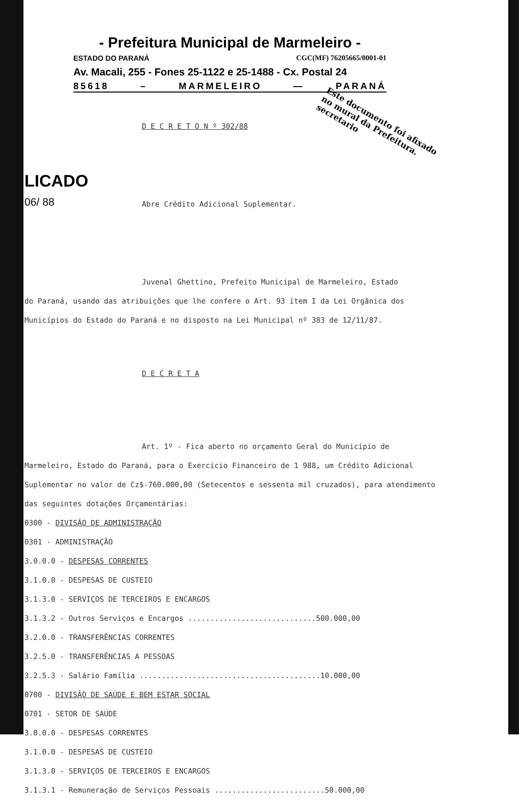- Prefeitura Municipal de Marmeleiro -
ESTADO DO PARANÁ CGC(MF) 76205665/0001-01
Av. Macali, 255 - Fones 25-1122 e 25-1488 - Cx. Postal 24
85618 – MARMELEIRO — PARANÁ
LICADO
06/ 88
Este documento foi afixado no mural da Prefeitura. secretario
D E C R E T O N º 302/88
Abre Crédito Adicional Suplementar.
Juvenal Ghettino, Prefeito Municipal de Marmeleiro, Estado
do Paraná, usando das atribuições que lhe confere o Art. 93 ítem I da Lei Orgânica dos Municípios do Estado do Paraná e no disposto na Lei Municipal nº 383 de 12/11/87.
D E C R E T A
Art. 1º - Fica aberto no orçamento Geral do Município de
Marmeleiro, Estado do Paraná, para o Exercício Financeiro de 1 988, um Crédito Adicional Suplementar no valor de Cz$-760.000,00 (Setecentos e sessenta mil cruzados), para atendimento das seguintes dotações Orçamentárias:
0300 - DIVISÃO DE ADMINISTRAÇÃO
0301 - ADMINISTRAÇÃO
3.0.0.0 - DESPESAS CORRENTES
3.1.0.0 - DESPESAS DE CUSTEIO
3.1.3.0 - SERVIÇOS DE TERCEIROS E ENCARGOS
3.1.3.2 - Outros Serviços e Encargos .............................500.000,00
3.2.0.0 - TRANSFERÊNCIAS CORRENTES
3.2.5.0 - TRANSFERÊNCIAS A PESSOAS
3.2.5.3 - Salário Família .........................................10.000,00
0700 - DIVISÃO DE SAÚDE E BEM ESTAR SOCIAL
0701 - SETOR DE SAÚDE
3.0.0.0 - DESPESAS CORRENTES
3.1.0.0 - DESPESAS DE CUSTEIO
3.1.3.0 - SERVIÇOS DE TERCEIROS E ENCARGOS
3.1.3.1 - Remuneração de Serviços Pessoais .........................50.000,00